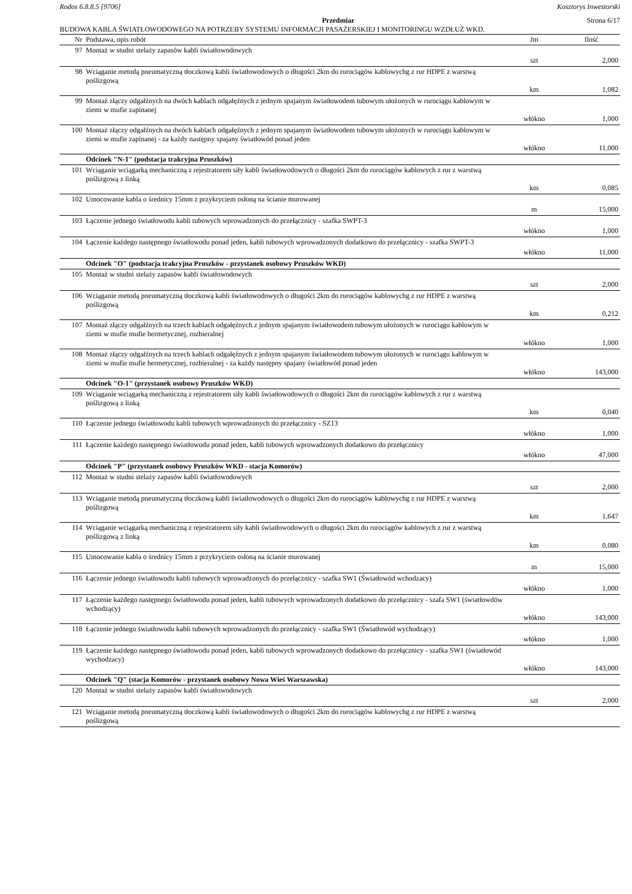Rodos 6.8.8.5 [9706] Kosztorys Inwestorski
Przedmiar Strona 6/17
BUDOWA KABLA ŚWIATŁOWODOWEGO NA POTRZEBY SYSTEMU INFORMACJI PASAŻERSKIEJ I MONITORINGU WZDŁUŻ WKD.
| Nr | Podstawa, opis robót | Jm | Ilość |
| --- | --- | --- | --- |
| 97 | Montaż w studni stelaży zapasów kabli światłowodowych | szt | 2,000 |
| 98 | Wciąganie metodą pneumatyczną tłoczkową kabli światłowodowych o długości 2km do rurociągów kablowychg z rur HDPE z warstwą poślizgową | km | 1,082 |
| 99 | Montaż złączy odgałźnych na dwóch kablach odgałęźnych z jednym spajanym światłowodem tubowym ułożonych w rurociągu kablowym w ziemi w mufie zapinanej | włókno | 1,000 |
| 100 | Montaż złączy odgałźnych na dwóch kablach odgałęźnych z jednym spajanym światłowodem tubowym ułożonych w rurociągu kablowym w ziemi w mufie zapinanej - za każdy następny spajany światłowód ponad jeden | włókno | 11,000 |
| | Odcinek "N-1" (podstacja trakcyjna Pruszków) | | |
| 101 | Wciąganie wciągarką mechaniczną z rejestratorem siły kabli światłowodowych o długości 2km do rurociągów kablowych z rur z warstwą poślizgową z linką | km | 0,085 |
| 102 | Umocowanie kabla o średnicy 15mm z przykryciem osłoną na ścianie murowanej | m | 15,000 |
| 103 | Łączenie jednego światłowodu kabli tubowych wprowadzonych do przełącznicy - szafka SWPT-3 | włókno | 1,000 |
| 104 | Łączenie każdego następnego światłowodu ponad jeden, kabli tubowych wprowadzonych dodatkowo do przełącznicy - szafka SWPT-3 | włókno | 11,000 |
| | Odcinek "O" (podstacja trakcyjna Pruszków - przystanek osobowy Pruszków WKD) | | |
| 105 | Montaż w studni stelaży zapasów kabli światłowodowych | szt | 2,000 |
| 106 | Wciąganie metodą pneumatyczną tłoczkową kabli światłowodowych o długości 2km do rurociągów kablowychg z rur HDPE z warstwą poślizgową | km | 0,212 |
| 107 | Montaż złączy odgałźnych na trzech kablach odgałęźnych z jednym spajanym światłowodem tubowym ułożonych w rurociągu kablowym w ziemi w mufie mufie hermetycznej, rozbieralnej | włókno | 1,000 |
| 108 | Montaż złączy odgałźnych na trzech kablach odgałęźnych z jednym spajanym światłowodem tubowym ułożonych w rurociągu kablowym w ziemi w mufie mufie hermetycznej, rozbieralnej - za każdy następny spajany światłowód ponad jeden | włókno | 143,000 |
| | Odcinek "O-1" (przystanek osobowy Pruszków WKD) | | |
| 109 | Wciąganie wciągarką mechaniczną z rejestratorem siły kabli światłowodowych o długości 2km do rurociągów kablowych z rur z warstwą poślizgową z linką | km | 0,040 |
| 110 | Łączenie jednego światłowodu kabli tubowych wprowadzonych do przełącznicy - SZ13 | włókno | 1,000 |
| 111 | Łączenie każdego następnego światłowodu ponad jeden, kabli tubowych wprowadzonych dodatkowo do przełącznicy | włókno | 47,000 |
| | Odcinek "P" (przystanek osobowy Pruszków WKD - stacja Komorów) | | |
| 112 | Montaż w studni stelaży zapasów kabli światłowodowych | szt | 2,000 |
| 113 | Wciąganie metodą pneumatyczną tłoczkową kabli światłowodowych o długości 2km do rurociągów kablowychg z rur HDPE z warstwą poślizgową | km | 1,647 |
| 114 | Wciąganie wciągarką mechaniczną z rejestratorem siły kabli światłowodowych o długości 2km do rurociągów kablowych z rur z warstwą poślizgową z linką | km | 0,080 |
| 115 | Umocowanie kabla o średnicy 15mm z przykryciem osłoną na ścianie murowanej | m | 15,000 |
| 116 | Łączenie jednego światłowodu kabli tubowych wprowadzonych do przełącznicy - szafka SW1 (Światłowód wchodzacy) | włókno | 1,000 |
| 117 | Łączenie każdego następnego światłowodu ponad jeden, kabli tubowych wprowadzonych dodatkowo do przełącznicy - szafa SW1 (światłowdów wchodzący) | włókno | 143,000 |
| 118 | Łączenie jednego światłowodu kabli tubowych wprowadzonych do przełącznicy - szafka SW1 (Światłowód wychodzący) | włókno | 1,000 |
| 119 | Łączenie każdego następnego światłowodu ponad jeden, kabli tubowych wprowadzonych dodatkowo do przełącznicy - szafka SW1 (światłowód wychodzacy) | włókno | 143,000 |
| | Odcinek "Q" (stacja Komorów - przystanek osobowy Nowa Wieś Warszawska) | | |
| 120 | Montaż w studni stelaży zapasów kabli światłowodowych | szt | 2,000 |
| 121 | Wciąganie metodą pneumatyczną tłoczkową kabli światłowodowych o długości 2km do rurociągów kablowychg z rur HDPE z warstwą poślizgową | | |